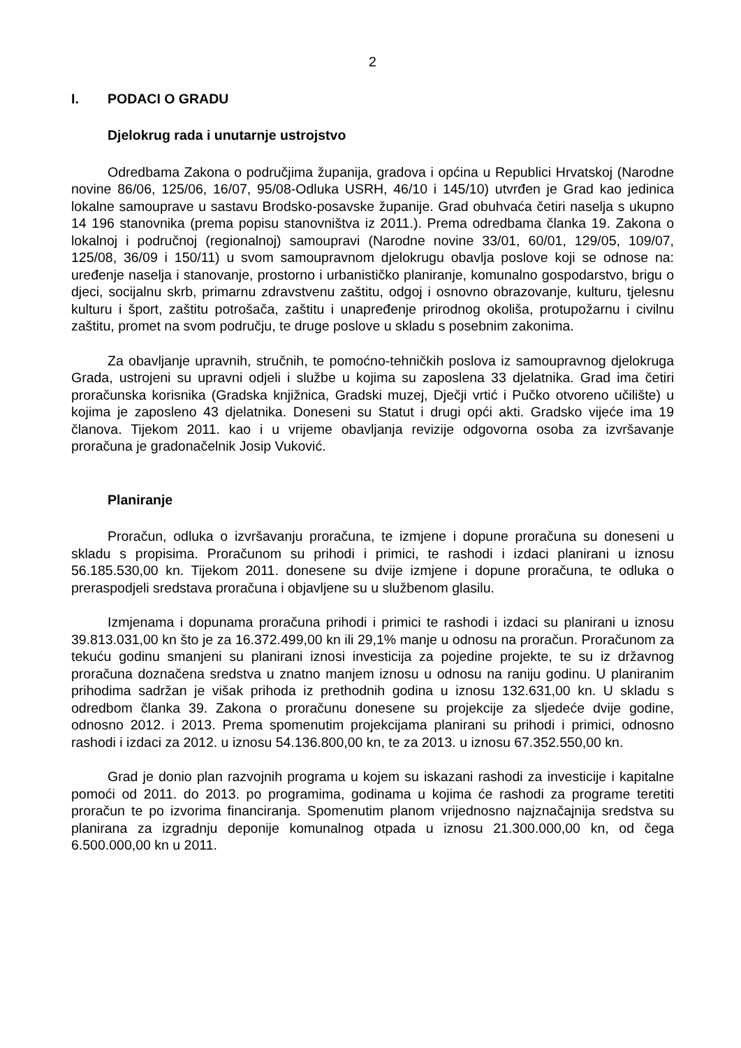2
I. PODACI O GRADU
Djelokrug rada i unutarnje ustrojstvo
Odredbama Zakona o područjima županija, gradova i općina u Republici Hrvatskoj (Narodne novine 86/06, 125/06, 16/07, 95/08-Odluka USRH, 46/10 i 145/10) utvrđen je Grad kao jedinica lokalne samouprave u sastavu Brodsko-posavske županije. Grad obuhvaća četiri naselja s ukupno 14 196 stanovnika (prema popisu stanovništva iz 2011.). Prema odredbama članka 19. Zakona o lokalnoj i područnoj (regionalnoj) samoupravi (Narodne novine 33/01, 60/01, 129/05, 109/07, 125/08, 36/09 i 150/11) u svom samoupravnom djelokrugu obavlja poslove koji se odnose na: uređenje naselja i stanovanje, prostorno i urbanističko planiranje, komunalno gospodarstvo, brigu o djeci, socijalnu skrb, primarnu zdravstvenu zaštitu, odgoj i osnovno obrazovanje, kulturu, tjelesnu kulturu i šport, zaštitu potrošača, zaštitu i unapređenje prirodnog okoliša, protupožarnu i civilnu zaštitu, promet na svom području, te druge poslove u skladu s posebnim zakonima.
Za obavljanje upravnih, stručnih, te pomoćno-tehničkih poslova iz samoupravnog djelokruga Grada, ustrojeni su upravni odjeli i službe u kojima su zaposlena 33 djelatnika. Grad ima četiri proračunska korisnika (Gradska knjižnica, Gradski muzej, Dječji vrtić i Pučko otvoreno učilište) u kojima je zaposleno 43 djelatnika. Doneseni su Statut i drugi opći akti. Gradsko vijeće ima 19 članova. Tijekom 2011. kao i u vrijeme obavljanja revizije odgovorna osoba za izvršavanje proračuna je gradonačelnik Josip Vuković.
Planiranje
Proračun, odluka o izvršavanju proračuna, te izmjene i dopune proračuna su doneseni u skladu s propisima. Proračunom su prihodi i primici, te rashodi i izdaci planirani u iznosu 56.185.530,00 kn. Tijekom 2011. donesene su dvije izmjene i dopune proračuna, te odluka o preraspodjeli sredstava proračuna i objavljene su u službenom glasilu.
Izmjenama i dopunama proračuna prihodi i primici te rashodi i izdaci su planirani u iznosu 39.813.031,00 kn što je za 16.372.499,00 kn ili 29,1% manje u odnosu na proračun. Proračunom za tekuću godinu smanjeni su planirani iznosi investicija za pojedine projekte, te su iz državnog proračuna doznačena sredstva u znatno manjem iznosu u odnosu na raniju godinu. U planiranim prihodima sadržan je višak prihoda iz prethodnih godina u iznosu 132.631,00 kn. U skladu s odredbom članka 39. Zakona o proračunu donesene su projekcije za sljedeće dvije godine, odnosno 2012. i 2013. Prema spomenutim projekcijama planirani su prihodi i primici, odnosno rashodi i izdaci za 2012. u iznosu 54.136.800,00 kn, te za 2013. u iznosu 67.352.550,00 kn.
Grad je donio plan razvojnih programa u kojem su iskazani rashodi za investicije i kapitalne pomoći od 2011. do 2013. po programima, godinama u kojima će rashodi za programe teretiti proračun te po izvorima financiranja. Spomenutim planom vrijednosno najznačajnija sredstva su planirana za izgradnju deponije komunalnog otpada u iznosu 21.300.000,00 kn, od čega 6.500.000,00 kn u 2011.